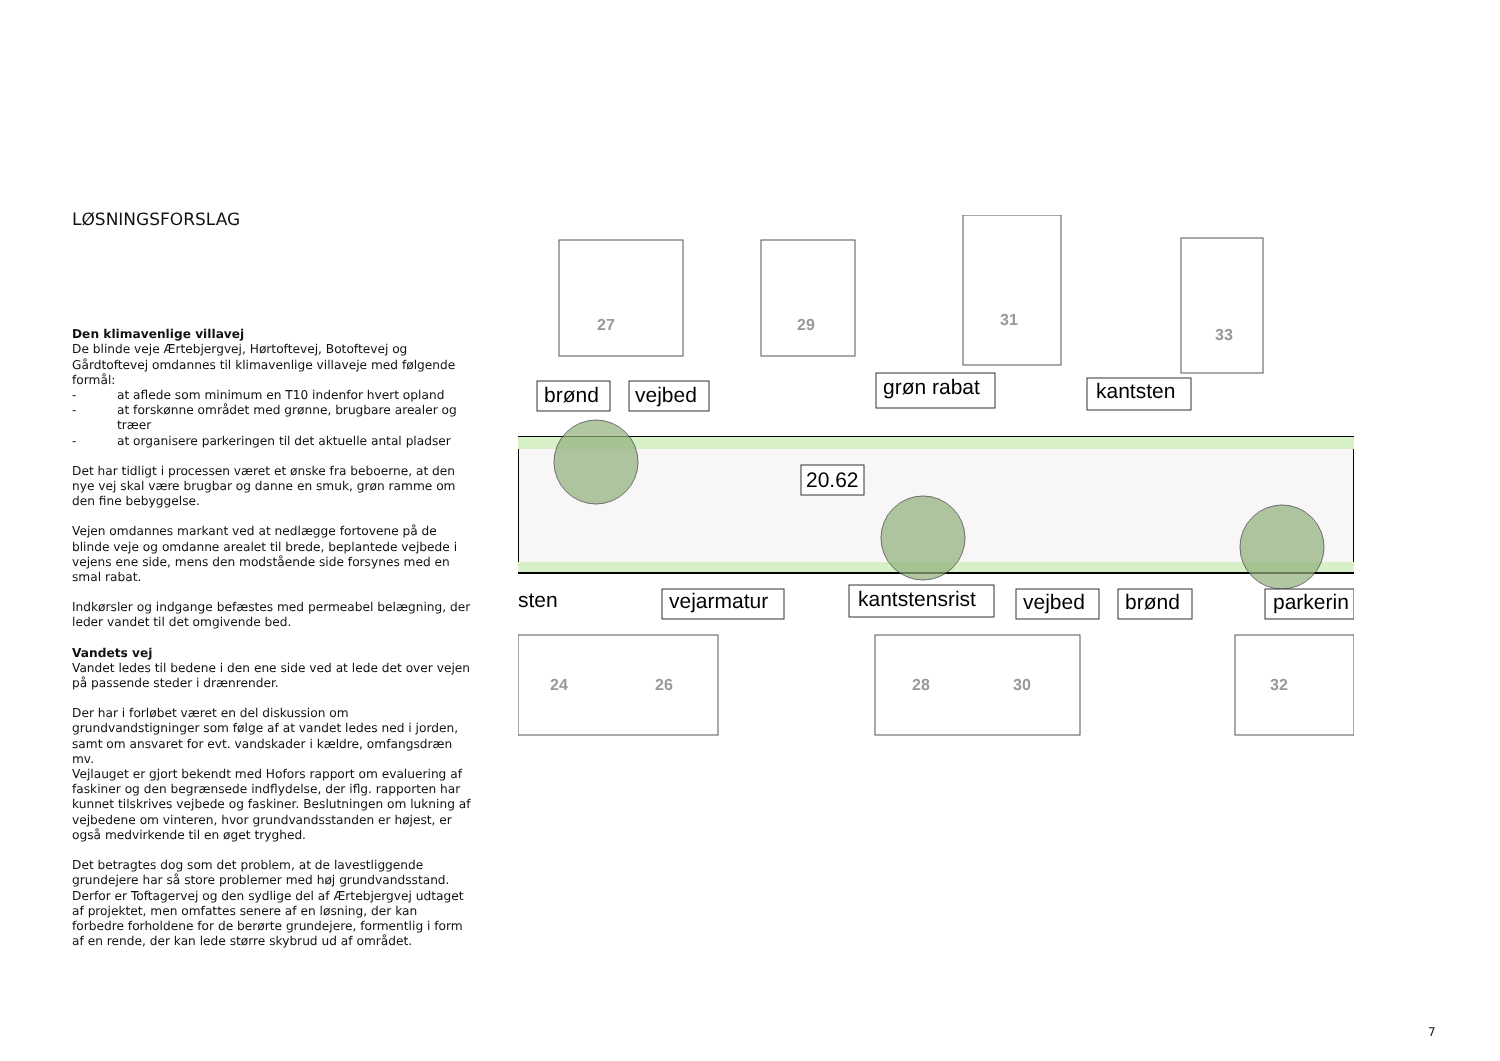LØSNINGSFORSLAG
Den klimavenlige villavej
De blinde veje Ærtebjergvej, Hørtoftevej, Botoftevej og Gårdtoftevej omdannes til klimavenlige villaveje med følgende formål:
- at aflede som minimum en T10 indenfor hvert opland
- at forskønne området med grønne, brugbare arealer og træer
- at organisere parkeringen til det aktuelle antal pladser
Det har tidligt i processen været et ønske fra beboerne, at den nye vej skal være brugbar og danne en smuk, grøn ramme om den fine bebyggelse.
Vejen omdannes markant ved at nedlægge fortovene på de blinde veje og omdanne arealet til brede, beplantede vejbede i vejens ene side, mens den modstående side forsynes med en smal rabat.
Indkørsler og indgange befæstes med permeabel belægning, der leder vandet til det omgivende bed.
Vandets vej
Vandet ledes til bedene i den ene side ved at lede det over vejen på passende steder i drænrender.
Der har i forløbet været en del diskussion om grundvandstigninger som følge af at vandet ledes ned i jorden, samt om ansvaret for evt. vandskader i kældre, omfangsdræn mv.
Vejlauget er gjort bekendt med Hofors rapport om evaluering af faskiner og den begrænsede indflydelse, der iflg. rapporten har kunnet tilskrives vejbede og faskiner. Beslutningen om lukning af vejbedene om vinteren, hvor grundvandsstanden er højest, er også medvirkende til en øget tryghed.
Det betragtes dog som det problem, at de lavestliggende grundejere har så store problemer med høj grundvandsstand. Derfor er Toftagervej og den sydlige del af Ærtebjergvej udtaget af projektet, men omfattes senere af en løsning, der kan forbedre forholdene for de berørte grundejere, formentlig i form af en rende, der kan lede større skybrud ud af området.
27
29
31
33
24
26
28
30
32
brønd
vejbed
grøn rabat
kantsten
20.62
sten
vejarmatur
kantstensrist
vejbed
brønd
parkerin
7